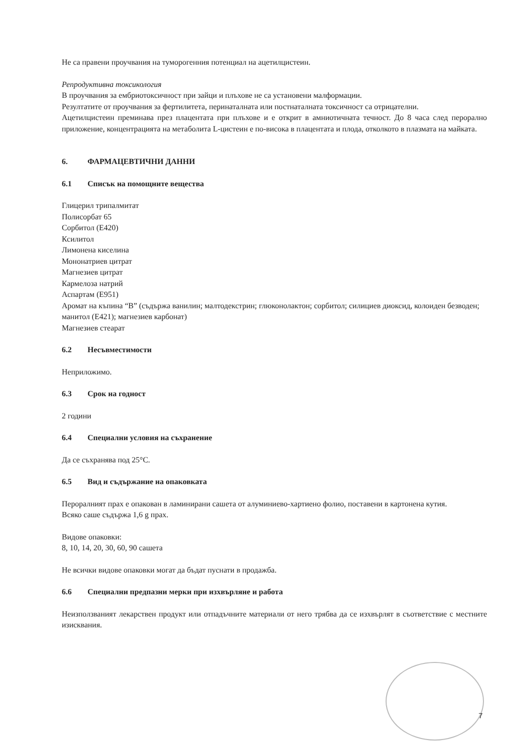Не са правени проучвания на туморогенния потенциал на ацетилцистеин.
Репродуктивна токсикология
В проучвания за ембриотоксичност при зайци и плъхове не са установени малформации.
Резултатите от проучвания за фертилитета, перинаталната или постнаталната токсичност са отрицателни.
Ацетилцистеин преминава през плацентата при плъхове и е открит в амниотичната течност. До 8 часа след перорално приложение, концентрацията на метаболита L-цистеин е по-висока в плацентата и плода, отколкото в плазмата на майката.
6. ФАРМАЦЕВТИЧНИ ДАННИ
6.1 Списък на помощните вещества
Глицерил трипалмитат
Полисорбат 65
Сорбитол (Е420)
Ксилитол
Лимонена киселина
Мононатриев цитрат
Магнезиев цитрат
Кармелоза натрий
Аспартам (Е951)
Аромат на къпина “В” (съдържа ванилин; малтодекстрин; глюконолактон; сорбитол; силициев диоксид, колоиден безводен; манитол (Е421); магнезиев карбонат)
Магнезиев стеарат
6.2 Несъвместимости
Неприложимо.
6.3 Срок на годност
2 години
6.4 Специални условия на съхранение
Да се съхранява под 25°C.
6.5 Вид и съдържание на опаковката
Пероралният прах е опакован в ламинирани сашета от алуминиево-хартиено фолио, поставени в картонена кутия.
Всяко саше съдържа 1,6 g прах.
Видове опаковки:
8, 10, 14, 20, 30, 60, 90 сашета
Не всички видове опаковки могат да бъдат пуснати в продажба.
6.6 Специални предпазни мерки при изхвърляне и работа
Неизползваният лекарствен продукт или отпадъчните материали от него трябва да се изхвърлят в съответствие с местните изисквания.
7